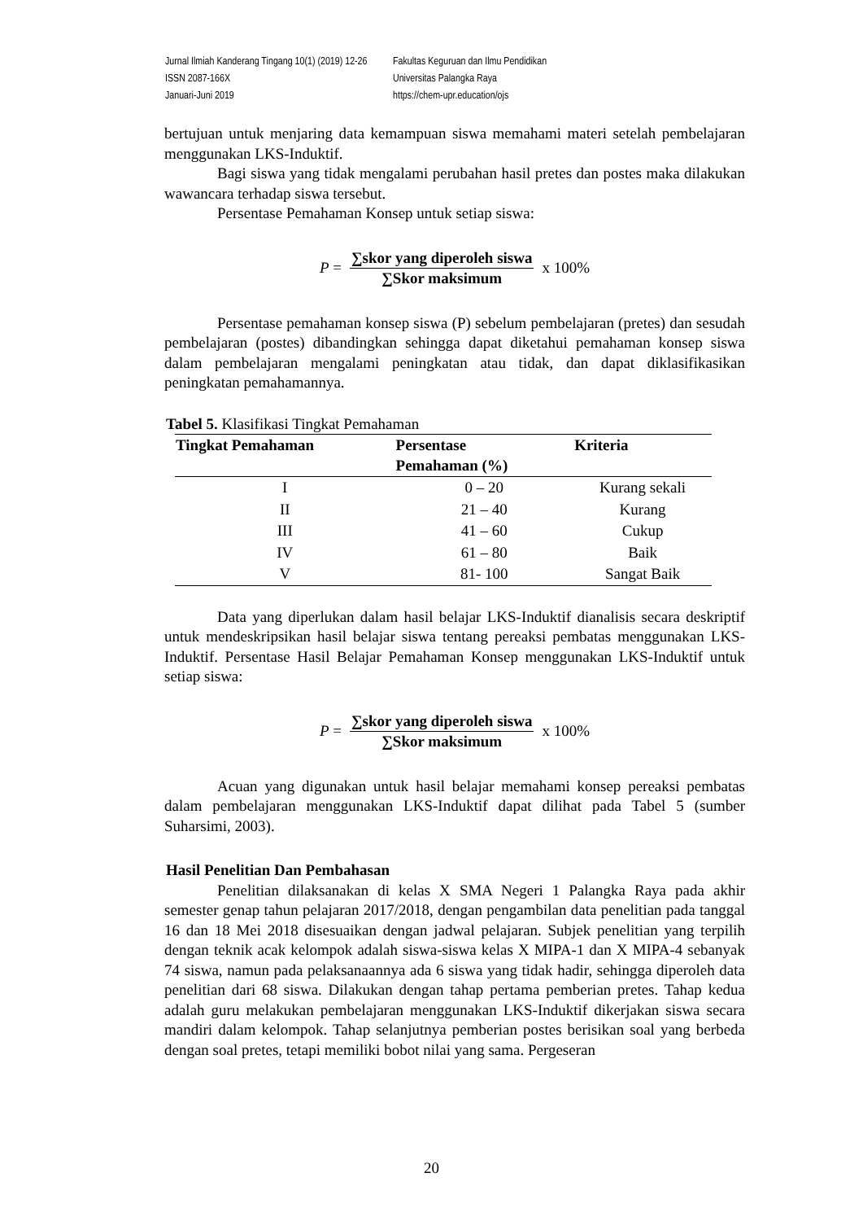Jurnal Ilmiah Kanderang Tingang 10(1) (2019) 12-26
ISSN 2087-166X
Januari-Juni 2019
Fakultas Keguruan dan Ilmu Pendidikan
Universitas Palangka Raya
https://chem-upr.education/ojs
bertujuan untuk menjaring data kemampuan siswa memahami materi setelah pembelajaran menggunakan LKS-Induktif.
Bagi siswa yang tidak mengalami perubahan hasil pretes dan postes maka dilakukan wawancara terhadap siswa tersebut.
Persentase Pemahaman Konsep untuk setiap siswa:
P =
∑skor yang diperoleh siswa
∑Skor maksimum
x 100%
Persentase pemahaman konsep siswa (P) sebelum pembelajaran (pretes) dan sesudah pembelajaran (postes) dibandingkan sehingga dapat diketahui pemahaman konsep siswa dalam pembelajaran mengalami peningkatan atau tidak, dan dapat diklasifikasikan peningkatan pemahamannya.
Tabel 5. Klasifikasi Tingkat Pemahaman
| Tingkat Pemahaman | Persentase Pemahaman (%) | Kriteria |
| --- | --- | --- |
| I | 0 – 20 | Kurang sekali |
| II | 21 – 40 | Kurang |
| III | 41 – 60 | Cukup |
| IV | 61 – 80 | Baik |
| V | 81- 100 | Sangat Baik |
Data yang diperlukan dalam hasil belajar LKS-Induktif dianalisis secara deskriptif untuk mendeskripsikan hasil belajar siswa tentang pereaksi pembatas menggunakan LKS-Induktif. Persentase Hasil Belajar Pemahaman Konsep menggunakan LKS-Induktif untuk setiap siswa:
P =
∑skor yang diperoleh siswa
∑Skor maksimum
x 100%
Acuan yang digunakan untuk hasil belajar memahami konsep pereaksi pembatas dalam pembelajaran menggunakan LKS-Induktif dapat dilihat pada Tabel 5 (sumber Suharsimi, 2003).
Hasil Penelitian Dan Pembahasan
Penelitian dilaksanakan di kelas X SMA Negeri 1 Palangka Raya pada akhir semester genap tahun pelajaran 2017/2018, dengan pengambilan data penelitian pada tanggal 16 dan 18 Mei 2018 disesuaikan dengan jadwal pelajaran. Subjek penelitian yang terpilih dengan teknik acak kelompok adalah siswa-siswa kelas X MIPA-1 dan X MIPA-4 sebanyak 74 siswa, namun pada pelaksanaannya ada 6 siswa yang tidak hadir, sehingga diperoleh data penelitian dari 68 siswa. Dilakukan dengan tahap pertama pemberian pretes. Tahap kedua adalah guru melakukan pembelajaran menggunakan LKS-Induktif dikerjakan siswa secara mandiri dalam kelompok. Tahap selanjutnya pemberian postes berisikan soal yang berbeda dengan soal pretes, tetapi memiliki bobot nilai yang sama. Pergeseran
20